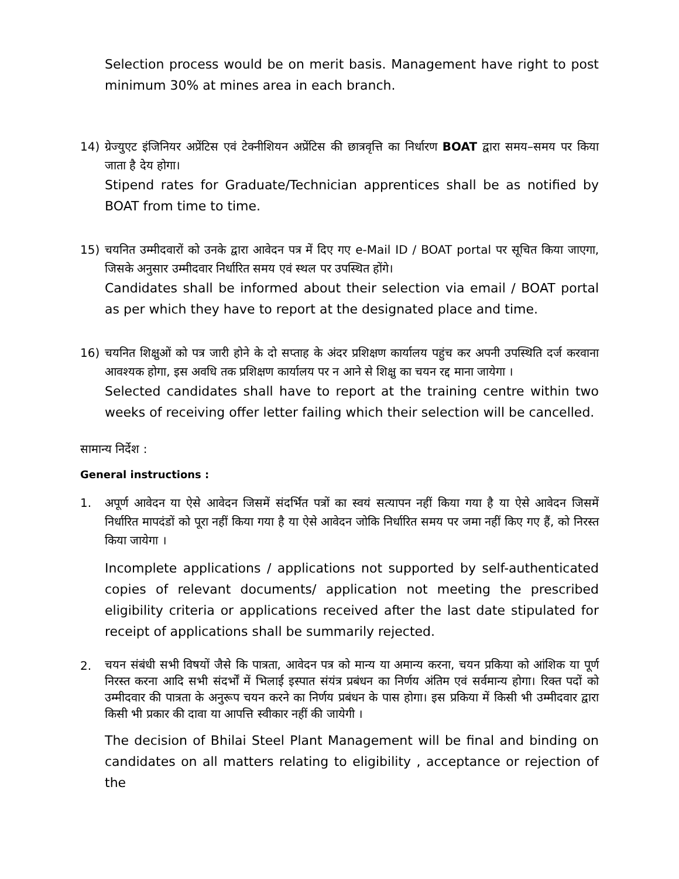Selection process would be on merit basis. Management have right to post minimum 30% at mines area in each branch.
14) ग्रेज्युएट इंजिनियर अप्रेंटिस एवं टेक्नीशियन अप्रेंटिस की छात्रवृत्ति का निर्धारण BOAT द्वारा समय–समय पर किया जाता है देय होगा।
Stipend rates for Graduate/Technician apprentices shall be as notified by BOAT from time to time.
15) चयनित उम्मीदवारों को उनके द्वारा आवेदन पत्र में दिए गए e-Mail ID / BOAT portal पर सूचित किया जाएगा, जिसके अनुसार उम्मीदवार निर्धारित समय एवं स्थल पर उपस्थित होंगे।
Candidates shall be informed about their selection via email / BOAT portal as per which they have to report at the designated place and time.
16) चयनित शिक्षुओं को पत्र जारी होने के दो सप्ताह के अंदर प्रशिक्षण कार्यालय पहुंच कर अपनी उपस्थिति दर्ज करवाना आवश्यक होगा, इस अवधि तक प्रशिक्षण कार्यालय पर न आने से शिक्षु का चयन रद्द माना जायेगा ।
Selected candidates shall have to report at the training centre within two weeks of receiving offer letter failing which their selection will be cancelled.
सामान्य निर्देश :
General instructions :
1. अपूर्ण आवेदन या ऐसे आवेदन जिसमें संदर्भित पत्रों का स्वयं सत्यापन नहीं किया गया है या ऐसे आवेदन जिसमें निर्धारित मापदंडों को पूरा नहीं किया गया है या ऐसे आवेदन जोकि निर्धारित समय पर जमा नहीं किए गए हैं, को निरस्त किया जायेगा ।
Incomplete applications / applications not supported by self-authenticated copies of relevant documents/ application not meeting the prescribed eligibility criteria or applications received after the last date stipulated for receipt of applications shall be summarily rejected.
2.
चयन संबंधी सभी विषयों जैसे कि पात्रता, आवेदन पत्र को मान्य या अमान्य करना, चयन प्रकिया को आंशिक या पूर्ण निरस्त करना आदि सभी संदर्भों में भिलाई इस्पात संयंत्र प्रबंधन का निर्णय अंतिम एवं सर्वमान्य होगा। रिक्त पदों को उम्मीदवार की पात्रता के अनुरूप चयन करने का निर्णय प्रबंधन के पास होगा। इस प्रकिया में किसी भी उम्मीदवार द्वारा किसी भी प्रकार की दावा या आपत्ति स्वीकार नहीं की जायेगी ।
The decision of Bhilai Steel Plant Management will be final and binding on candidates on all matters relating to eligibility , acceptance or rejection of the